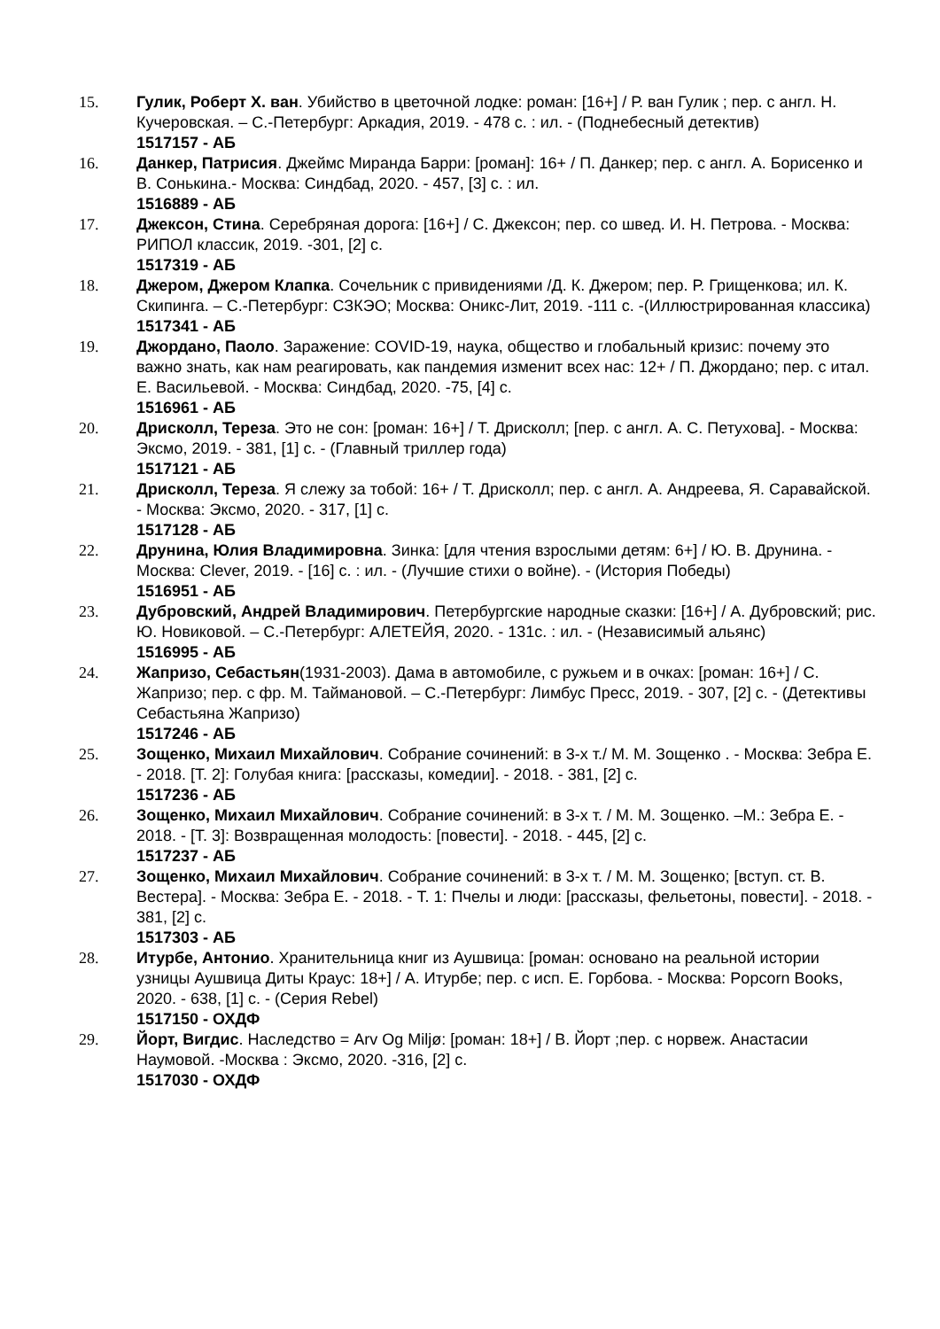15. Гулик, Роберт Х. ван. Убийство в цветочной лодке: роман: [16+] / Р. ван Гулик ; пер. с англ. Н. Кучеровская. – С.-Петербург: Аркадия, 2019. - 478 с. : ил. - (Поднебесный детектив)
1517157 - АБ
16. Данкер, Патрисия. Джеймс Миранда Барри: [роман]: 16+ / П. Данкер; пер. с англ. А. Борисенко и В. Сонькина.- Москва: Синдбад, 2020. - 457, [3] с. : ил.
1516889 - АБ
17. Джексон, Стина. Серебряная дорога: [16+] / С. Джексон; пер. со швед. И. Н. Петрова. - Москва: РИПОЛ классик, 2019. -301, [2] с.
1517319 - АБ
18. Джером, Джером Клапка. Сочельник с привидениями /Д. К. Джером; пер. Р. Грищенкова; ил. К. Скипинга. – С.-Петербург: СЗКЭО; Москва: Оникс-Лит, 2019. -111 с. -(Иллюстрированная классика)
1517341 - АБ
19. Джордано, Паоло. Заражение: COVID-19, наука, общество и глобальный кризис: почему это важно знать, как нам реагировать, как пандемия изменит всех нас: 12+ / П. Джордано; пер. с итал. Е. Васильевой. - Москва: Синдбад, 2020. -75, [4] с.
1516961 - АБ
20. Дрисколл, Тереза. Это не сон: [роман: 16+] / Т. Дрисколл; [пер. с англ. А. С. Петухова]. - Москва: Эксмо, 2019. - 381, [1] с. - (Главный триллер года)
1517121 - АБ
21. Дрисколл, Тереза. Я слежу за тобой: 16+ / Т. Дрисколл; пер. с англ. А. Андреева, Я. Саравайской. - Москва: Эксмо, 2020. - 317, [1] с.
1517128 - АБ
22. Друнина, Юлия Владимировна. Зинка: [для чтения взрослыми детям: 6+] / Ю. В. Друнина. - Москва: Clever, 2019. - [16] с. : ил. - (Лучшие стихи о войне). - (История Победы)
1516951 - АБ
23. Дубровский, Андрей Владимирович. Петербургские народные сказки: [16+] / А. Дубровский; рис. Ю. Новиковой. – С.-Петербург: АЛЕТЕЙЯ, 2020. - 131с. : ил. - (Независимый альянс)
1516995 - АБ
24. Жапризо, Себастьян(1931-2003). Дама в автомобиле, с ружьем и в очках: [роман: 16+] / С. Жапризо; пер. с фр. М. Таймановой. – С.-Петербург: Лимбус Пресс, 2019. - 307, [2] с. - (Детективы Себастьяна Жапризо)
1517246 - АБ
25. Зощенко, Михаил Михайлович. Собрание сочинений: в 3-х т./ М. М. Зощенко . - Москва: Зебра Е. - 2018. [Т. 2]: Голубая книга: [рассказы, комедии]. - 2018. - 381, [2] с.
1517236 - АБ
26. Зощенко, Михаил Михайлович. Собрание сочинений: в 3-х т. / М. М. Зощенко. –М.: Зебра Е. - 2018. - [Т. 3]: Возвращенная молодость: [повести]. - 2018. - 445, [2] с.
1517237 - АБ
27. Зощенко, Михаил Михайлович. Собрание сочинений: в 3-х т. / М. М. Зощенко; [вступ. ст. В. Вестера]. - Москва: Зебра Е. - 2018. - Т. 1: Пчелы и люди: [рассказы, фельетоны, повести]. - 2018. - 381, [2] с.
1517303 - АБ
28. Итурбе, Антонио. Хранительница книг из Аушвица: [роман: основано на реальной истории узницы Аушвица Диты Краус: 18+] / А. Итурбе; пер. с исп. Е. Горбова. - Москва: Popcorn Books, 2020. - 638, [1] с. - (Серия Rebel)
1517150 - ОХДФ
29. Йорт, Вигдис. Наследство = Arv Og Miljø: [роман: 18+] / В. Йорт ;пер. с норвеж. Анастасии Наумовой. -Москва : Эксмо, 2020. -316, [2] с.
1517030 - ОХДФ